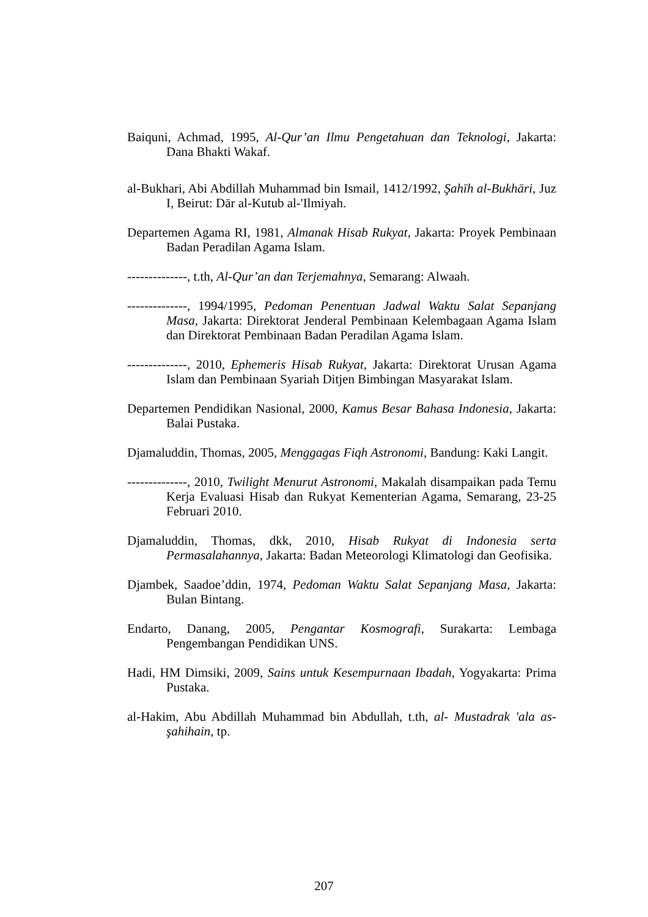Baiquni, Achmad, 1995, Al-Qur’an Ilmu Pengetahuan dan Teknologi, Jakarta: Dana Bhakti Wakaf.
al-Bukhari, Abi Abdillah Muhammad bin Ismail, 1412/1992, Şahīh al-Bukhāri, Juz I, Beirut: Dār al-Kutub al-'Ilmiyah.
Departemen Agama RI, 1981, Almanak Hisab Rukyat, Jakarta: Proyek Pembinaan Badan Peradilan Agama Islam.
--------------, t.th, Al-Qur’an dan Terjemahnya, Semarang: Alwaah.
--------------, 1994/1995, Pedoman Penentuan Jadwal Waktu Salat Sepanjang Masa, Jakarta: Direktorat Jenderal Pembinaan Kelembagaan Agama Islam dan Direktorat Pembinaan Badan Peradilan Agama Islam.
--------------, 2010, Ephemeris Hisab Rukyat, Jakarta: Direktorat Urusan Agama Islam dan Pembinaan Syariah Ditjen Bimbingan Masyarakat Islam.
Departemen Pendidikan Nasional, 2000, Kamus Besar Bahasa Indonesia, Jakarta: Balai Pustaka.
Djamaluddin, Thomas, 2005, Menggagas Fiqh Astronomi, Bandung: Kaki Langit.
--------------, 2010, Twilight Menurut Astronomi, Makalah disampaikan pada Temu Kerja Evaluasi Hisab dan Rukyat Kementerian Agama, Semarang, 23-25 Februari 2010.
Djamaluddin, Thomas, dkk, 2010, Hisab Rukyat di Indonesia serta Permasalahannya, Jakarta: Badan Meteorologi Klimatologi dan Geofisika.
Djambek, Saadoe’ddin, 1974, Pedoman Waktu Salat Sepanjang Masa, Jakarta: Bulan Bintang.
Endarto, Danang, 2005, Pengantar Kosmografi, Surakarta: Lembaga Pengembangan Pendidikan UNS.
Hadi, HM Dimsiki, 2009, Sains untuk Kesempurnaan Ibadah, Yogyakarta: Prima Pustaka.
al-Hakim, Abu Abdillah Muhammad bin Abdullah, t.th, al- Mustadrak 'ala as-şahihain, tp.
207